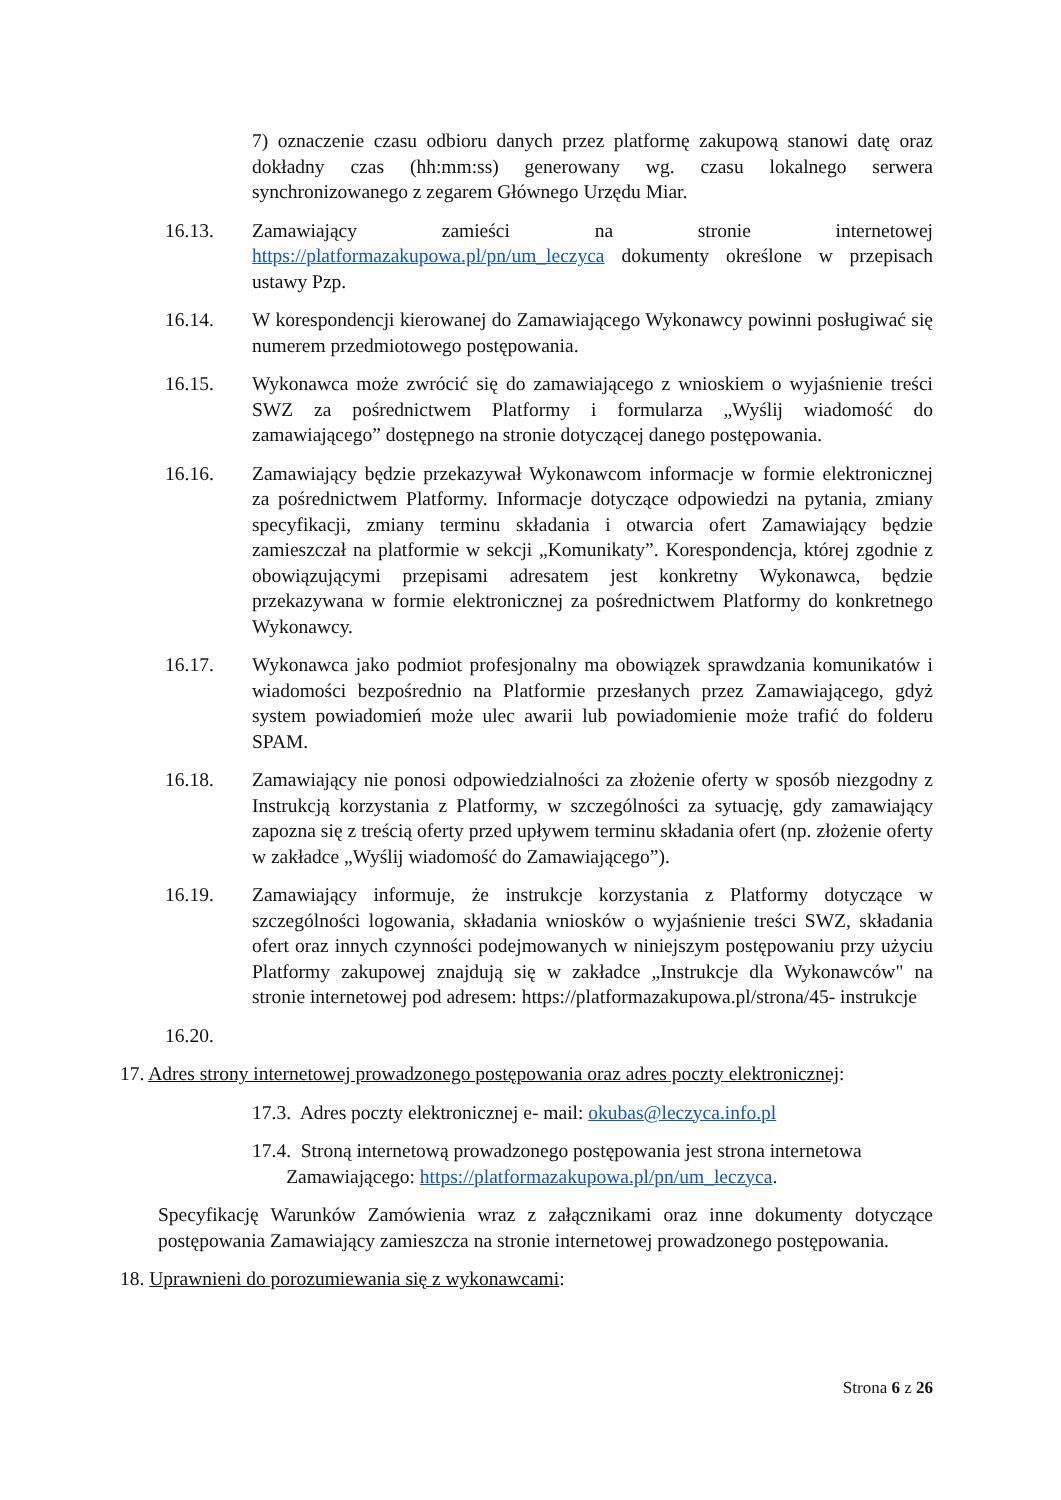7) oznaczenie czasu odbioru danych przez platformę zakupową stanowi datę oraz dokładny czas (hh:mm:ss) generowany wg. czasu lokalnego serwera synchronizowanego z zegarem Głównego Urzędu Miar.
16.13. Zamawiający zamieści na stronie internetowej https://platformazakupowa.pl/pn/um_leczyca dokumenty określone w przepisach ustawy Pzp.
16.14. W korespondencji kierowanej do Zamawiającego Wykonawcy powinni posługiwać się numerem przedmiotowego postępowania.
16.15. Wykonawca może zwrócić się do zamawiającego z wnioskiem o wyjaśnienie treści SWZ za pośrednictwem Platformy i formularza „Wyślij wiadomość do zamawiającego” dostępnego na stronie dotyczącej danego postępowania.
16.16. Zamawiający będzie przekazywał Wykonawcom informacje w formie elektronicznej za pośrednictwem Platformy. Informacje dotyczące odpowiedzi na pytania, zmiany specyfikacji, zmiany terminu składania i otwarcia ofert Zamawiający będzie zamieszczał na platformie w sekcji „Komunikaty”. Korespondencja, której zgodnie z obowiązującymi przepisami adresatem jest konkretny Wykonawca, będzie przekazywana w formie elektronicznej za pośrednictwem Platformy do konkretnego Wykonawcy.
16.17. Wykonawca jako podmiot profesjonalny ma obowiązek sprawdzania komunikatów i wiadomości bezpośrednio na Platformie przesłanych przez Zamawiającego, gdyż system powiadomień może ulec awarii lub powiadomienie może trafić do folderu SPAM.
16.18. Zamawiający nie ponosi odpowiedzialności za złożenie oferty w sposób niezgodny z Instrukcją korzystania z Platformy, w szczególności za sytuację, gdy zamawiający zapozna się z treścią oferty przed upływem terminu składania ofert (np. złożenie oferty w zakładce „Wyślij wiadomość do Zamawiającego”).
16.19. Zamawiający informuje, że instrukcje korzystania z Platformy dotyczące w szczególności logowania, składania wniosków o wyjaśnienie treści SWZ, składania ofert oraz innych czynności podejmowanych w niniejszym postępowaniu przy użyciu Platformy zakupowej znajdują się w zakładce „Instrukcje dla Wykonawców" na stronie internetowej pod adresem: https://platformazakupowa.pl/strona/45- instrukcje
16.20.
17. Adres strony internetowej prowadzonego postępowania oraz adres poczty elektronicznej:
17.3. Adres poczty elektronicznej e- mail: okubas@leczyca.info.pl
17.4. Stroną internetową prowadzonego postępowania jest strona internetowa
Zamawiającego: https://platformazakupowa.pl/pn/um_leczyca.
Specyfikację Warunków Zamówienia wraz z załącznikami oraz inne dokumenty dotyczące postępowania Zamawiający zamieszcza na stronie internetowej prowadzonego postępowania.
18. Uprawnieni do porozumiewania się z wykonawcami:
Strona 6 z 26